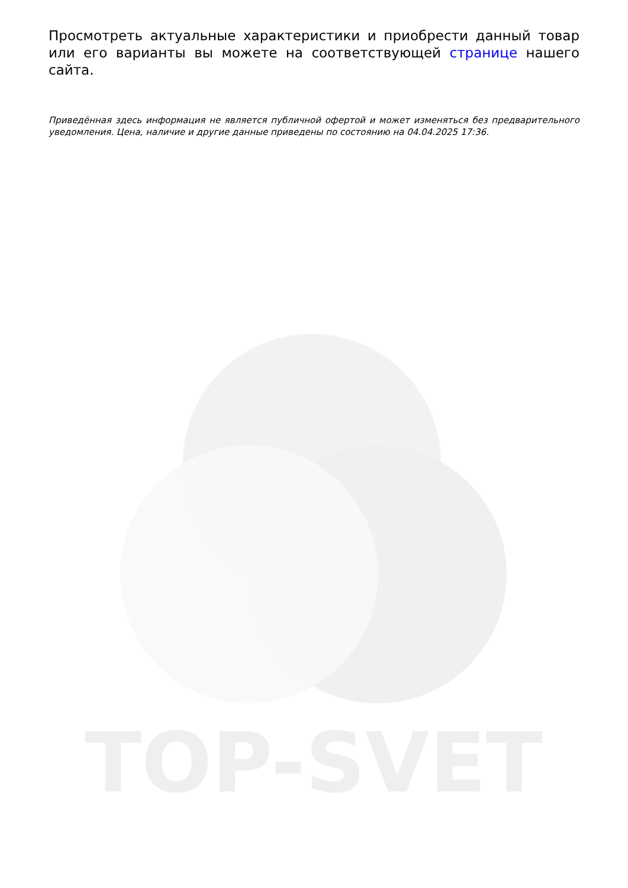TOP-SVET
Просмотреть актуальные характеристики и приобрести данный товар или его варианты вы можете на соответствующей странице нашего сайта.
Приведённая здесь информация не является публичной офертой и может изменяться без предварительного уведомления. Цена, наличие и другие данные приведены по состоянию на 04.04.2025 17:36.